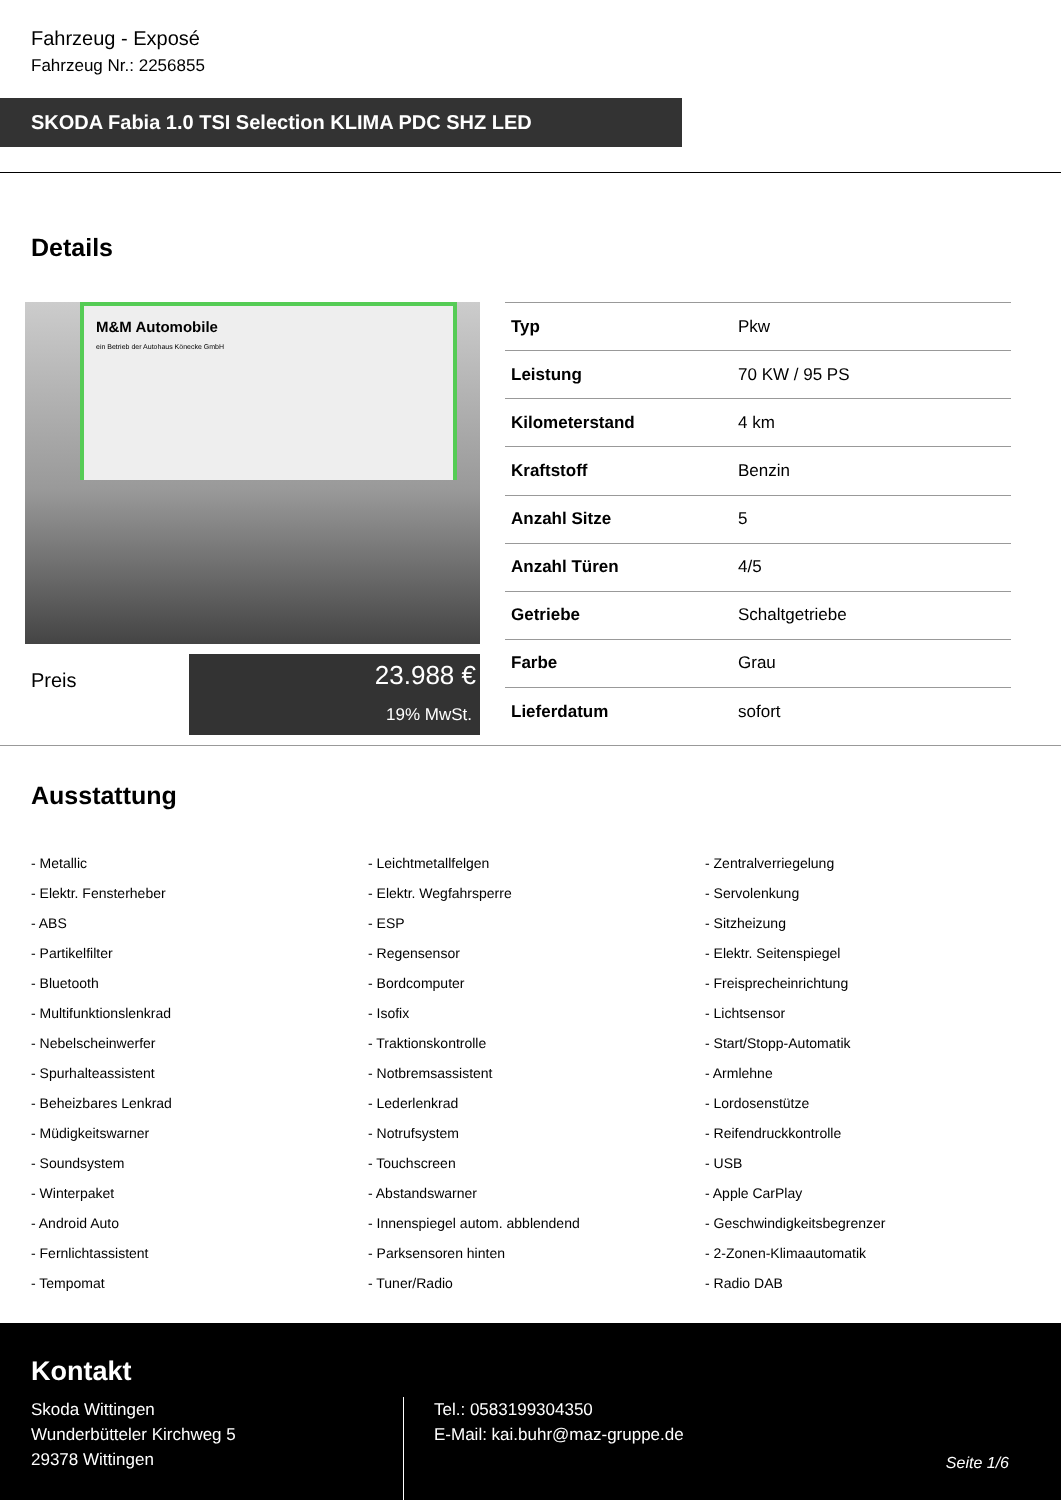Fahrzeug - Exposé
Fahrzeug Nr.: 2256855
SKODA Fabia 1.0 TSI Selection KLIMA PDC SHZ LED
Details
M&M Automobile
ein Betrieb der Autohaus Könecke GmbH
Preis
23.988 €
19% MwSt.
| Typ | Pkw |
| Leistung | 70 KW / 95 PS |
| Kilometerstand | 4 km |
| Kraftstoff | Benzin |
| Anzahl Sitze | 5 |
| Anzahl Türen | 4/5 |
| Getriebe | Schaltgetriebe |
| Farbe | Grau |
| Lieferdatum | sofort |
Ausstattung
- Metallic
- Leichtmetallfelgen
- Zentralverriegelung
- Elektr. Fensterheber
- Elektr. Wegfahrsperre
- Servolenkung
- ABS
- ESP
- Sitzheizung
- Partikelfilter
- Regensensor
- Elektr. Seitenspiegel
- Bluetooth
- Bordcomputer
- Freisprecheinrichtung
- Multifunktionslenkrad
- Isofix
- Lichtsensor
- Nebelscheinwerfer
- Traktionskontrolle
- Start/Stopp-Automatik
- Spurhalteassistent
- Notbremsassistent
- Armlehne
- Beheizbares Lenkrad
- Lederlenkrad
- Lordosenstütze
- Müdigkeitswarner
- Notrufsystem
- Reifendruckkontrolle
- Soundsystem
- Touchscreen
- USB
- Winterpaket
- Abstandswarner
- Apple CarPlay
- Android Auto
- Innenspiegel autom. abblendend
- Geschwindigkeitsbegrenzer
- Fernlichtassistent
- Parksensoren hinten
- 2-Zonen-Klimaautomatik
- Tempomat
- Tuner/Radio
- Radio DAB
Kontakt
Skoda Wittingen
Wunderbütteler Kirchweg 5
29378 Wittingen
Tel.: 0583199304350
E-Mail: kai.buhr@maz-gruppe.de
Seite 1/6